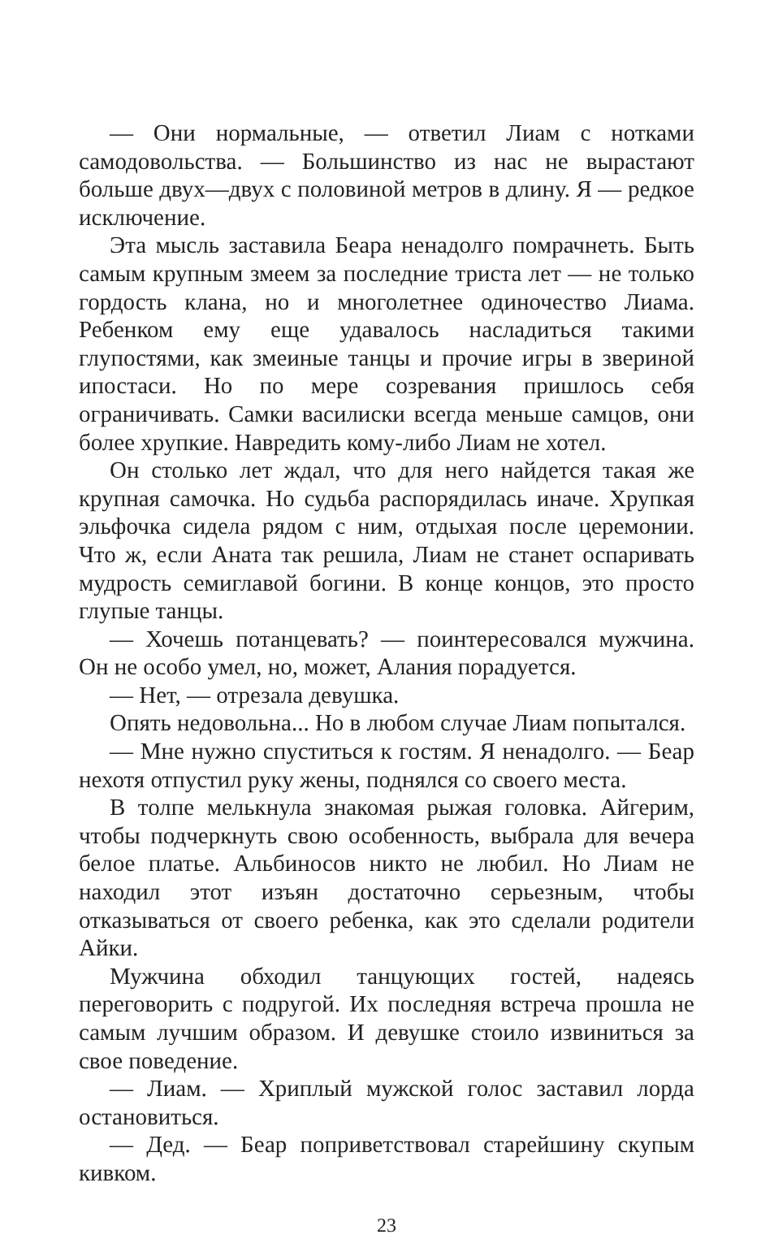— Они нормальные, — ответил Лиам с нотками самодовольства. — Большинство из нас не вырастают больше двух—двух с половиной метров в длину. Я — редкое исключение.
Эта мысль заставила Беара ненадолго помрачнеть. Быть самым крупным змеем за последние триста лет — не только гордость клана, но и многолетнее одиночество Лиама. Ребенком ему еще удавалось насладиться такими глупостями, как змеиные танцы и прочие игры в звериной ипостаси. Но по мере созревания пришлось себя ограничивать. Самки василиски всегда меньше самцов, они более хрупкие. Навредить кому-либо Лиам не хотел.
Он столько лет ждал, что для него найдется такая же крупная самочка. Но судьба распорядилась иначе. Хрупкая эльфочка сидела рядом с ним, отдыхая после церемонии. Что ж, если Аната так решила, Лиам не станет оспаривать мудрость семиглавой богини. В конце концов, это просто глупые танцы.
— Хочешь потанцевать? — поинтересовался мужчина. Он не особо умел, но, может, Алания порадуется.
— Нет, — отрезала девушка.
Опять недовольна... Но в любом случае Лиам попытался.
— Мне нужно спуститься к гостям. Я ненадолго. — Беар нехотя отпустил руку жены, поднялся со своего места.
В толпе мелькнула знакомая рыжая головка. Айгерим, чтобы подчеркнуть свою особенность, выбрала для вечера белое платье. Альбиносов никто не любил. Но Лиам не находил этот изъян достаточно серьезным, чтобы отказываться от своего ребенка, как это сделали родители Айки.
Мужчина обходил танцующих гостей, надеясь переговорить с подругой. Их последняя встреча прошла не самым лучшим образом. И девушке стоило извиниться за свое поведение.
— Лиам. — Хриплый мужской голос заставил лорда остановиться.
— Дед. — Беар поприветствовал старейшину скупым кивком.
23